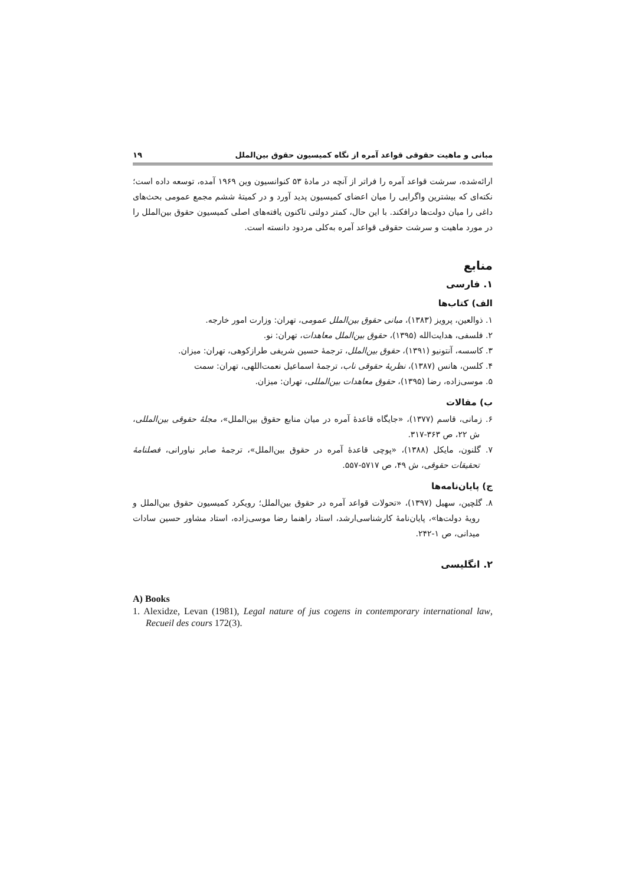مبانی و ماهیت حقوقی قواعد آمره از نگاه کمیسیون حقوق بین‌الملل ۱۹
ارائه‌شده، سرشت قواعد آمره را فراتر از آنچه در مادهٔ ۵۳ کنوانسیون وین ۱۹۶۹ آمده، توسعه داده است؛ نکته‌ای که بیشترین واگرایی را میان اعضای کمیسیون پدید آورد و در کمیتهٔ ششم مجمع عمومی بحث‌های داغی را میان دولت‌ها درافکند. با این حال، کمتر دولتی تاکنون یافته‌های اصلی کمیسیون حقوق بین‌الملل را در مورد ماهیت و سرشت حقوقی قواعد آمره به‌کلی مردود دانسته است.
منابع
۱. فارسی
الف) کتاب‌ها
۱. ذوالعین، پرویز (۱۳۸۳)، مبانی حقوق بین‌الملل عمومی، تهران: وزارت امور خارجه.
۲. فلسفی، هدایت‌الله (۱۳۹۵)، حقوق بین‌الملل معاهدات، تهران: نو.
۳. کاسسه، آنتونیو (۱۳۹۱)، حقوق بین‌الملل، ترجمهٔ حسین شریفی طرازکوهی، تهران: میزان.
۴. کلسن، هانس (۱۳۸۷)، نظریهٔ حقوقی ناب، ترجمهٔ اسماعیل نعمت‌اللهی، تهران: سمت
۵. موسی‌زاده، رضا (۱۳۹۵)، حقوق معاهدات بین‌المللی، تهران: میزان.
ب) مقالات
۶. زمانی، قاسم (۱۳۷۷)، «جایگاه قاعدهٔ آمره در میان منابع حقوق بین‌الملل»، مجلهٔ حقوقی بین‌المللی، ش ۲۲، ص ۳۶۳-۳۱۷.
۷. گلنون، مایکل (۱۳۸۸)، «پوچی قاعدهٔ آمره در حقوق بین‌الملل»، ترجمهٔ صابر نیاورانی، فصلنامهٔ تحقیقات حقوقی، ش ۴۹، ص ۵۷۱۷-۵۵۷.
ج) پایان‌نامه‌ها
۸. گلچین، سهیل (۱۳۹۷)، «تحولات قواعد آمره در حقوق بین‌الملل؛ رویکرد کمیسیون حقوق بین‌الملل و رویهٔ دولت‌ها»، پایان‌نامهٔ کارشناسی‌ارشد، استاد راهنما رضا موسی‌زاده، استاد مشاور حسین سادات میدانی، ص ۱-۲۴۲.
۲. انگلیسی
A) Books
1. Alexidze, Levan (1981), Legal nature of jus cogens in contemporary international law, Recueil des cours 172(3).